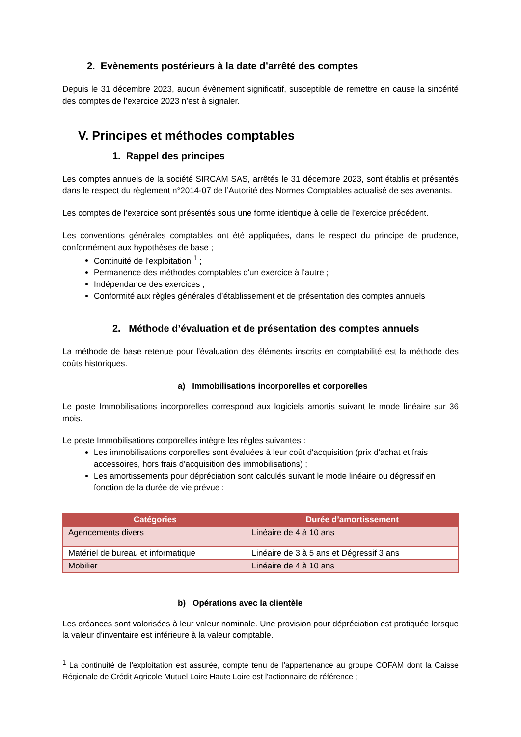2. Evènements postérieurs à la date d’arrêté des comptes
Depuis le 31 décembre 2023, aucun évènement significatif, susceptible de remettre en cause la sincérité des comptes de l’exercice 2023 n’est à signaler.
V. Principes et méthodes comptables
1. Rappel des principes
Les comptes annuels de la société SIRCAM SAS, arrêtés le 31 décembre 2023, sont établis et présentés dans le respect du règlement n°2014-07 de l’Autorité des Normes Comptables actualisé de ses avenants.
Les comptes de l’exercice sont présentés sous une forme identique à celle de l’exercice précédent.
Les conventions générales comptables ont été appliquées, dans le respect du principe de prudence, conformément aux hypothèses de base ;
Continuité de l'exploitation <sup>1</sup> ;
Permanence des méthodes comptables d'un exercice à l'autre ;
Indépendance des exercices ;
Conformité aux règles générales d’établissement et de présentation des comptes annuels
2. Méthode d’évaluation et de présentation des comptes annuels
La méthode de base retenue pour l'évaluation des éléments inscrits en comptabilité est la méthode des coûts historiques.
a) Immobilisations incorporelles et corporelles
Le poste Immobilisations incorporelles correspond aux logiciels amortis suivant le mode linéaire sur 36 mois.
Le poste Immobilisations corporelles intègre les règles suivantes :
Les immobilisations corporelles sont évaluées à leur coût d'acquisition (prix d'achat et frais accessoires, hors frais d'acquisition des immobilisations) ;
Les amortissements pour dépréciation sont calculés suivant le mode linéaire ou dégressif en fonction de la durée de vie prévue :
| Catégories | Durée d’amortissement |
| --- | --- |
| Agencements divers | Linéaire de 4 à 10 ans |
| Matériel de bureau et informatique | Linéaire de 3 à 5 ans et Dégressif 3 ans |
| Mobilier | Linéaire de 4 à 10 ans |
b) Opérations avec la clientèle
Les créances sont valorisées à leur valeur nominale. Une provision pour dépréciation est pratiquée lorsque la valeur d'inventaire est inférieure à la valeur comptable.
<sup>1</sup> La continuité de l'exploitation est assurée, compte tenu de l'appartenance au groupe COFAM dont la Caisse Régionale de Crédit Agricole Mutuel Loire Haute Loire est l'actionnaire de référence ;